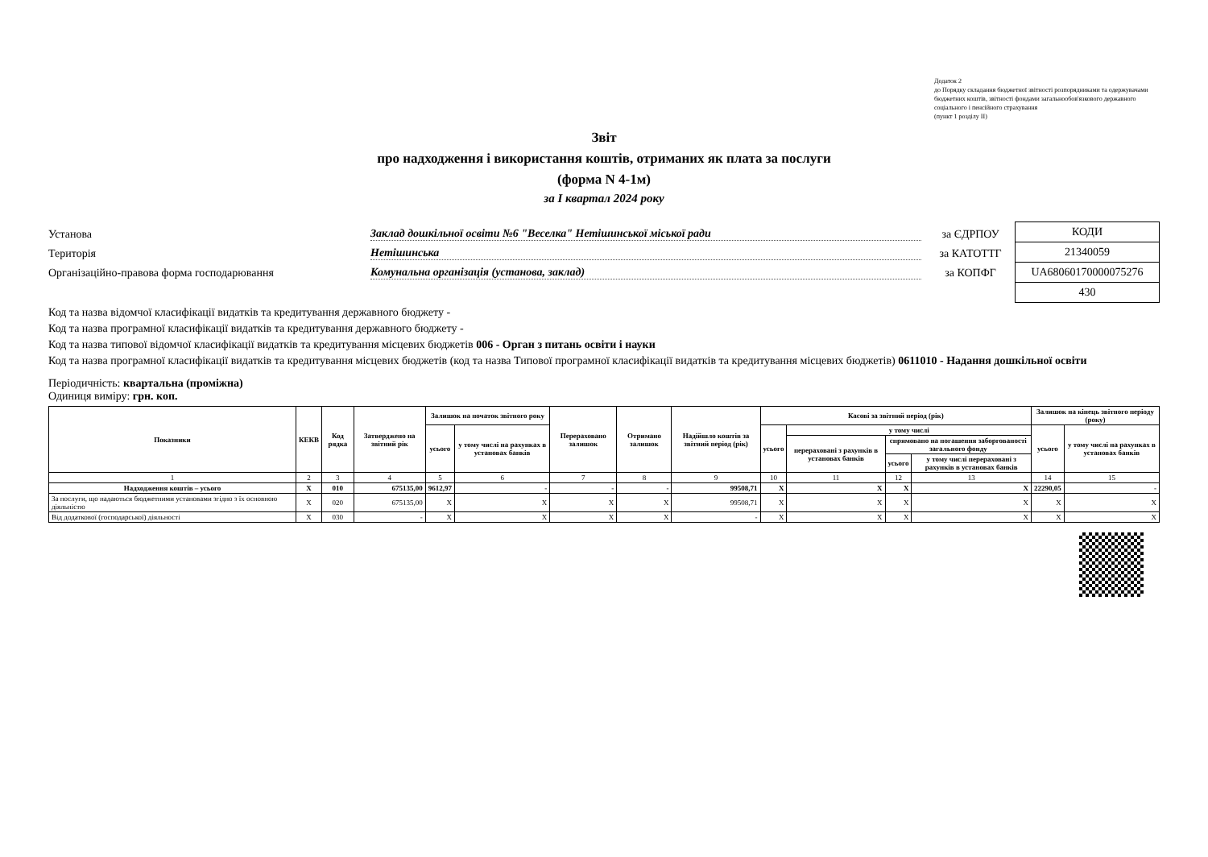Додаток 2
до Порядку складання бюджетної звітності розпорядниками та одержувачами бюджетних коштів, звітності фондами загальнообов'язкового державного соціального і пенсійного страхування
(пункт 1 розділу II)
Звіт
про надходження і використання коштів, отриманих як плата за послуги
(форма N 4-1м)
за I квартал 2024 року
Установа Заклад дошкільної освіти №6 "Веселка" Нетішинської міської ради за ЄДРПОУ
Територія Нетішинська за КАТОТТГ
Організаційно-правова форма господарювання Комунальна організація (установа, заклад) за КОПФГ
| КОДИ |
| 21340059 |
| UA68060170000075276 |
| 430 |
Код та назва відомчої класифікації видатків та кредитування державного бюджету -
Код та назва програмної класифікації видатків та кредитування державного бюджету -
Код та назва типової відомчої класифікації видатків та кредитування місцевих бюджетів 006 - Орган з питань освіти і науки
Код та назва програмної класифікації видатків та кредитування місцевих бюджетів (код та назва Типової програмної класифікації видатків та кредитування місцевих бюджетів) 0611010 - Надання дошкільної освіти
Періодичність: квартальна (проміжна)
Одиниця виміру: грн. коп.
| Показники | КЕКВ | Код рядка | Затверджено на звітний рік | Залишок на початок звітного року | | Перераховано залишок | Отримано залишок | Надійшло коштів за звітний період (рік) | Касові за звітний період (рік) | | | | Залишок на кінець звітного періоду (року) | |
| --- | --- | --- | --- | --- | --- | --- | --- | --- | --- | --- | --- | --- | --- | --- |
| | | | | усього | у тому числі на рахунках в установах банків | | | | усього | у тому числі | | | усього | у тому числі на рахунках в установах банків |
| | | | | | | | | | | перераховані з рахунків в установах банків | спрямовано на погашення заборгованості загального фонду | | | |
| | | | | | | | | | | | усього | у тому числі перераховані з рахунків в установах банків | | |
| 1 | 2 | 3 | 4 | 5 | 6 | 7 | 8 | 9 | 10 | 11 | 12 | 13 | 14 | 15 |
| Надходження коштів – усього | X | 010 | 675135,00 | 9612,97 | - | - | - | 99508,71 | X | X | X | X | 22290,05 | - |
| За послуги, що надаються бюджетними установами згідно з їх основною діяльністю | X | 020 | 675135,00 | X | X | X | X | 99508,71 | X | X | X | X | X | X |
| Від додаткової (господарської) діяльності | X | 030 | - | X | X | X | X | - | X | X | X | X | X | X |